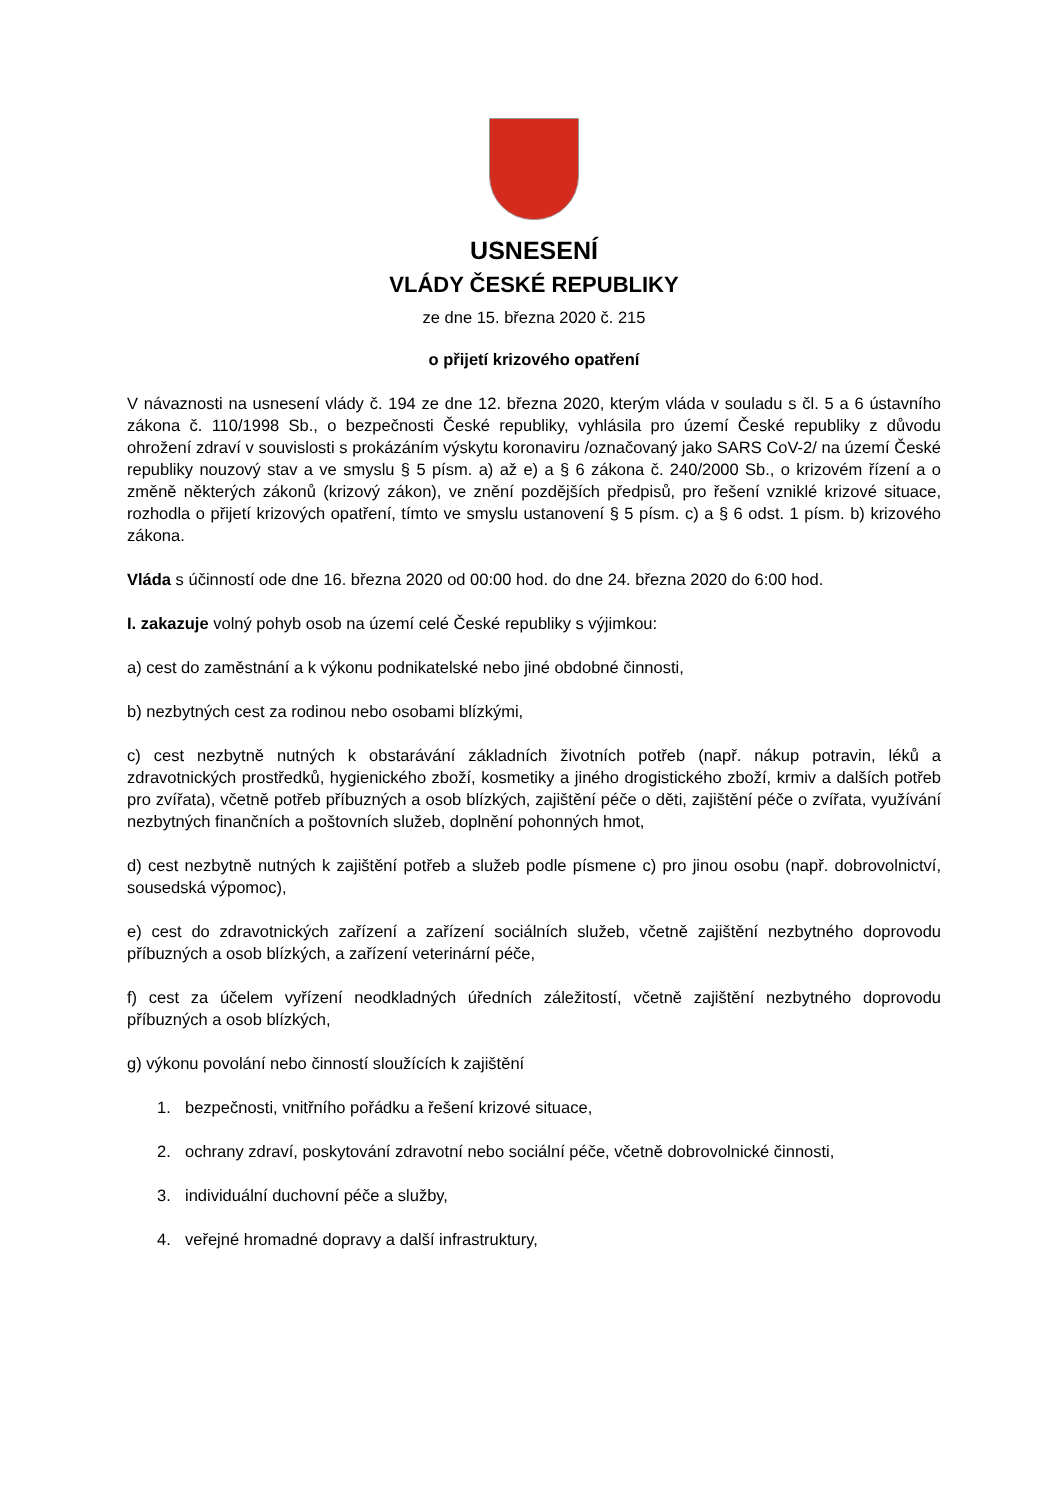USNESENÍ
VLÁDY ČESKÉ REPUBLIKY
ze dne 15. března 2020 č. 215
o přijetí krizového opatření
V návaznosti na usnesení vlády č. 194 ze dne 12. března 2020, kterým vláda v souladu s čl. 5 a 6 ústavního zákona č. 110/1998 Sb., o bezpečnosti České republiky, vyhlásila pro území České republiky z důvodu ohrožení zdraví v souvislosti s prokázáním výskytu koronaviru /označovaný jako SARS CoV-2/ na území České republiky nouzový stav a ve smyslu § 5 písm. a) až e) a § 6 zákona č. 240/2000 Sb., o krizovém řízení a o změně některých zákonů (krizový zákon), ve znění pozdějších předpisů, pro řešení vzniklé krizové situace, rozhodla o přijetí krizových opatření, tímto ve smyslu ustanovení § 5 písm. c) a § 6 odst. 1 písm. b) krizového zákona.
Vláda s účinností ode dne 16. března 2020 od 00:00 hod. do dne 24. března 2020 do 6:00 hod.
I. zakazuje volný pohyb osob na území celé České republiky s výjimkou:
a) cest do zaměstnání a k výkonu podnikatelské nebo jiné obdobné činnosti,
b) nezbytných cest za rodinou nebo osobami blízkými,
c) cest nezbytně nutných k obstarávání základních životních potřeb (např. nákup potravin, léků a zdravotnických prostředků, hygienického zboží, kosmetiky a jiného drogistického zboží, krmiv a dalších potřeb pro zvířata), včetně potřeb příbuzných a osob blízkých, zajištění péče o děti, zajištění péče o zvířata, využívání nezbytných finančních a poštovních služeb, doplnění pohonných hmot,
d) cest nezbytně nutných k zajištění potřeb a služeb podle písmene c) pro jinou osobu (např. dobrovolnictví, sousedská výpomoc),
e) cest do zdravotnických zařízení a zařízení sociálních služeb, včetně zajištění nezbytného doprovodu příbuzných a osob blízkých, a zařízení veterinární péče,
f) cest za účelem vyřízení neodkladných úředních záležitostí, včetně zajištění nezbytného doprovodu příbuzných a osob blízkých,
g) výkonu povolání nebo činností sloužících k zajištění
1. bezpečnosti, vnitřního pořádku a řešení krizové situace,
2. ochrany zdraví, poskytování zdravotní nebo sociální péče, včetně dobrovolnické činnosti,
3. individuální duchovní péče a služby,
4. veřejné hromadné dopravy a další infrastruktury,